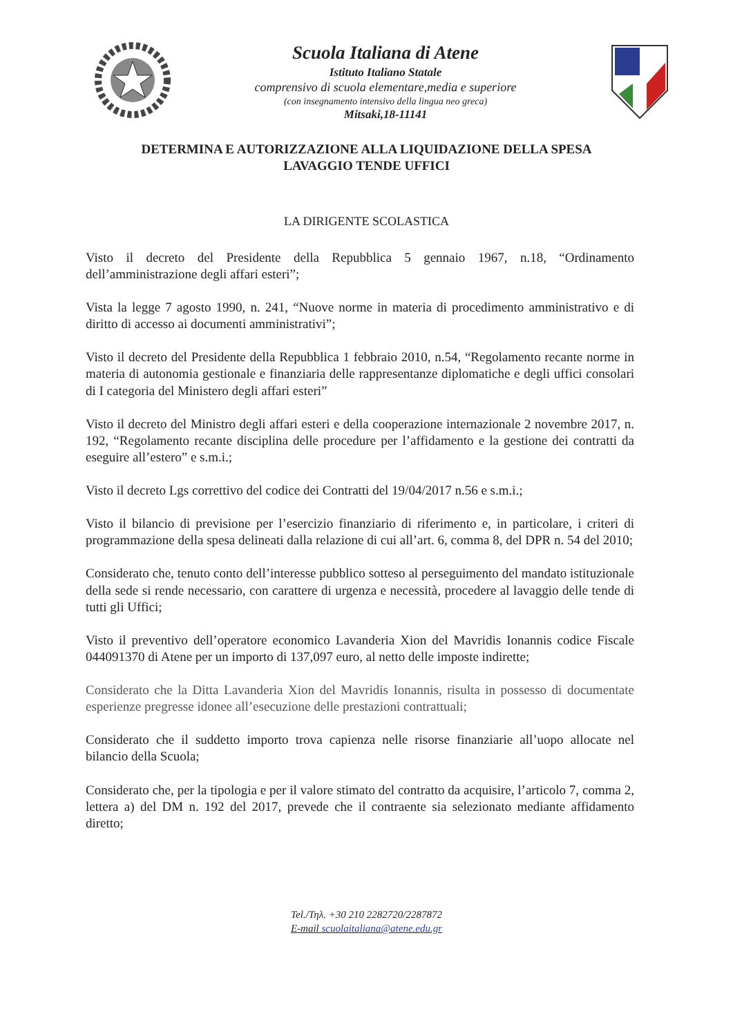Scuola Italiana di Atene
Istituto Italiano Statale
comprensivo di scuola elementare,media e superiore
(con insegnamento intensivo della lingua neo greca)
Mitsaki,18-11141
DETERMINA E AUTORIZZAZIONE ALLA LIQUIDAZIONE DELLA SPESA
LAVAGGIO TENDE UFFICI
LA DIRIGENTE SCOLASTICA
Visto il decreto del Presidente della Repubblica 5 gennaio 1967, n.18, “Ordinamento dell’amministrazione degli affari esteri”;
Vista la legge 7 agosto 1990, n. 241, “Nuove norme in materia di procedimento amministrativo e di diritto di accesso ai documenti amministrativi”;
Visto il decreto del Presidente della Repubblica 1 febbraio 2010, n.54, “Regolamento recante norme in materia di autonomia gestionale e finanziaria delle rappresentanze diplomatiche e degli uffici consolari di I categoria del Ministero degli affari esteri”
Visto il decreto del Ministro degli affari esteri e della cooperazione internazionale 2 novembre 2017, n. 192, “Regolamento recante disciplina delle procedure per l’affidamento e la gestione dei contratti da eseguire all’estero” e s.m.i.;
Visto il decreto Lgs correttivo del codice dei Contratti del 19/04/2017 n.56 e s.m.i.;
Visto il bilancio di previsione per l’esercizio finanziario di riferimento e, in particolare, i criteri di programmazione della spesa delineati dalla relazione di cui all’art. 6, comma 8, del DPR n. 54 del 2010;
Considerato che, tenuto conto dell’interesse pubblico sotteso al perseguimento del mandato istituzionale della sede si rende necessario, con carattere di urgenza e necessità, procedere al lavaggio delle tende di tutti gli Uffici;
Visto il preventivo dell’operatore economico Lavanderia Xion del Mavridis Ionannis codice Fiscale 044091370 di Atene per un importo di 137,097 euro, al netto delle imposte indirette;
Considerato che la Ditta Lavanderia Xion del Mavridis Ionannis, risulta in possesso di documentate esperienze pregresse idonee all’esecuzione delle prestazioni contrattuali;
Considerato che il suddetto importo trova capienza nelle risorse finanziarie all’uopo allocate nel bilancio della Scuola;
Considerato che, per la tipologia e per il valore stimato del contratto da acquisire, l’articolo 7, comma 2, lettera a) del DM n. 192 del 2017, prevede che il contraente sia selezionato mediante affidamento diretto;
Tel./Τηλ. +30 210 2282720/2287872
E-mail scuolaitaliana@atene.edu.gr